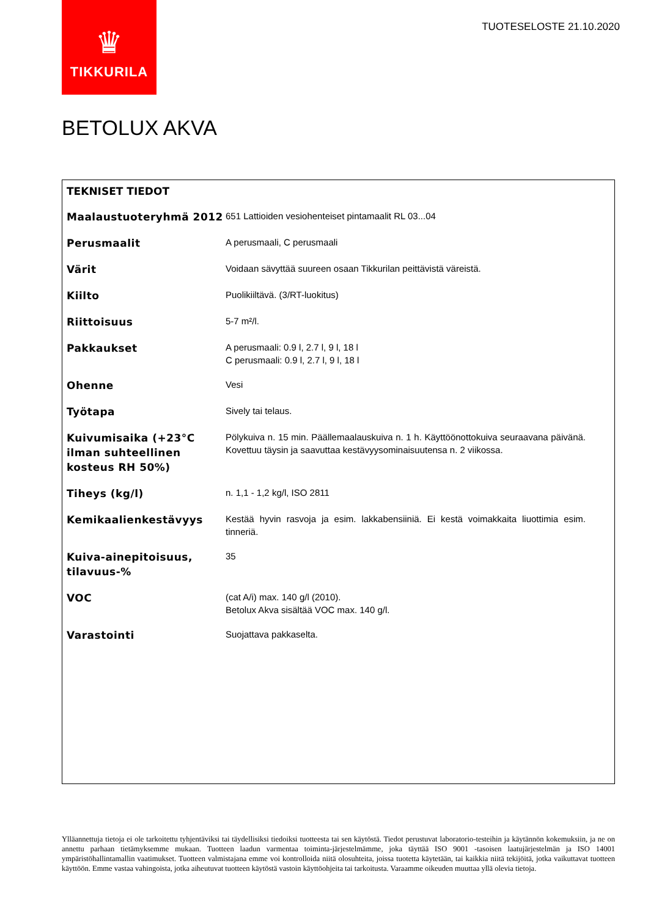♛
TIKKURILA
TUOTESELOSTE 21.10.2020
BETOLUX AKVA
TEKNISET TIEDOT
| Maalaustuoteryhmä 2012 | 651 Lattioiden vesiohenteiset pintamaalit RL 03...04 |
| Perusmaalit | A perusmaali, C perusmaali |
| Värit | Voidaan sävyttää suureen osaan Tikkurilan peittävistä väreistä. |
| Kiilto | Puolikiiltävä. (3/RT-luokitus) |
| Riittoisuus | 5-7 m²/l. |
| Pakkaukset | A perusmaali: 0.9 l, 2.7 l, 9 l, 18 l C perusmaali: 0.9 l, 2.7 l, 9 l, 18 l |
| Ohenne | Vesi |
| Työtapa | Sively tai telaus. |
| Kuivumisaika (+23°C ilman suhteellinen kosteus RH 50%) | Pölykuiva n. 15 min. Päällemaalauskuiva n. 1 h. Käyttöönottokuiva seuraavana päivänä. Kovettuu täysin ja saavuttaa kestävyysominaisuutensa n. 2 viikossa. |
| Tiheys (kg/l) | n. 1,1 - 1,2 kg/l, ISO 2811 |
| Kemikaalienkestävyys | Kestää hyvin rasvoja ja esim. lakkabensiiniä. Ei kestä voimakkaita liuottimia esim. tinneriä. |
| Kuiva-ainepitoisuus, tilavuus-% | 35 |
| VOC | (cat A/i) max. 140 g/l (2010). Betolux Akva sisältää VOC max. 140 g/l. |
| Varastointi | Suojattava pakkaselta. |
Ylläannettuja tietoja ei ole tarkoitettu tyhjentäviksi tai täydellisiksi tiedoiksi tuotteesta tai sen käytöstä. Tiedot perustuvat laboratorio-testeihin ja käytännön kokemuksiin, ja ne on annettu parhaan tietämyksemme mukaan. Tuotteen laadun varmentaa toiminta-järjestelmämme, joka täyttää ISO 9001 -tasoisen laatujärjestelmän ja ISO 14001 ympäristöhallintamallin vaatimukset. Tuotteen valmistajana emme voi kontrolloida niitä olosuhteita, joissa tuotetta käytetään, tai kaikkia niitä tekijöitä, jotka vaikuttavat tuotteen käyttöön. Emme vastaa vahingoista, jotka aiheutuvat tuotteen käytöstä vastoin käyttöohjeita tai tarkoitusta. Varaamme oikeuden muuttaa yllä olevia tietoja.